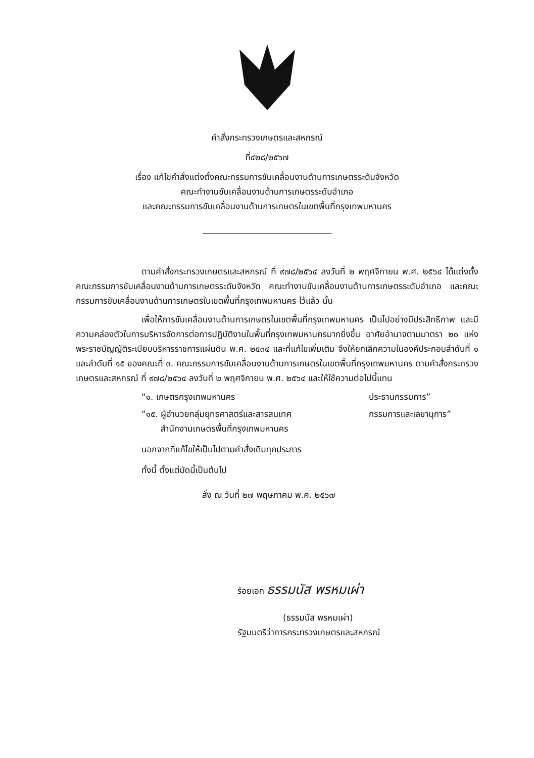คำสั่งกระทรวงเกษตรและสหกรณ์
ที่๔๒๘/๒๕๖๗
เรื่อง แก้ไขคำสั่งแต่งตั้งคณะกรรมการขับเคลื่อนงานด้านการเกษตรระดับจังหวัด
คณะทำงานขับเคลื่อนงานด้านการเกษตรระดับอำเภอ
และคณะกรรมการขับเคลื่อนงานด้านการเกษตรในเขตพื้นที่กรุงเทพมหานคร
ตามคำสั่งกระทรวงเกษตรและสหกรณ์ ที่ ๙๗๘/๒๕๖๔ ลงวันที่ ๒ พฤศจิกายน พ.ศ. ๒๕๖๔ ได้แต่งตั้งคณะกรรมการขับเคลื่อนงานด้านการเกษตรระดับจังหวัด คณะทำงานขับเคลื่อนงานด้านการเกษตรระดับอำเภอ และคณะกรรมการขับเคลื่อนงานด้านการเกษตรในเขตพื้นที่กรุงเทพมหานคร ไว้แล้ว นั้น
เพื่อให้การขับเคลื่อนงานด้านการเกษตรในเขตพื้นที่กรุงเทพมหานคร เป็นไปอย่างมีประสิทธิภาพ และมีความคล่องตัวในการบริหารจัดการต่อการปฏิบัติงานในพื้นที่กรุงเทพมหานครมากยิ่งขึ้น อาศัยอำนาจตามมาตรา ๒๐ แห่งพระราชบัญญัติระเบียบบริหารราชการแผ่นดิน พ.ศ. ๒๕๓๔ และที่แก้ไขเพิ่มเติม จึงให้ยกเลิกความในองค์ประกอบลำดับที่ ๑ และลำดับที่ ๑๕ ของคณะที่ ๓. คณะกรรมการขับเคลื่อนงานด้านการเกษตรในเขตพื้นที่กรุงเทพมหานคร ตามคำสั่งกระทรวงเกษตรและสหกรณ์ ที่ ๙๗๘/๒๕๖๔ ลงวันที่ ๒ พฤศจิกายน พ.ศ. ๒๕๖๔ และให้ใช้ความต่อไปนี้แทน
“๑. เกษตรกรุงเทพมหานคร ประธานกรรมการ”
“๑๕. ผู้อำนวยกลุ่มยุทธศาสตร์และสารสนเทศ
สำนักงานเกษตรพื้นที่กรุงเทพมหานคร
กรรมการและเลขานุการ”
นอกจากที่แก้ไขให้เป็นไปตามคำสั่งเดิมทุกประการ
ทั้งนี้ ตั้งแต่บัดนี้เป็นต้นไป
สั่ง ณ วันที่ ๒๗ พฤษภาคม พ.ศ. ๒๕๖๗
ร้อยเอก ธรรมนัส พรหมเผ่า
(ธรรมนัส พรหมเผ่า)
รัฐมนตรีว่าการกระทรวงเกษตรและสหกรณ์